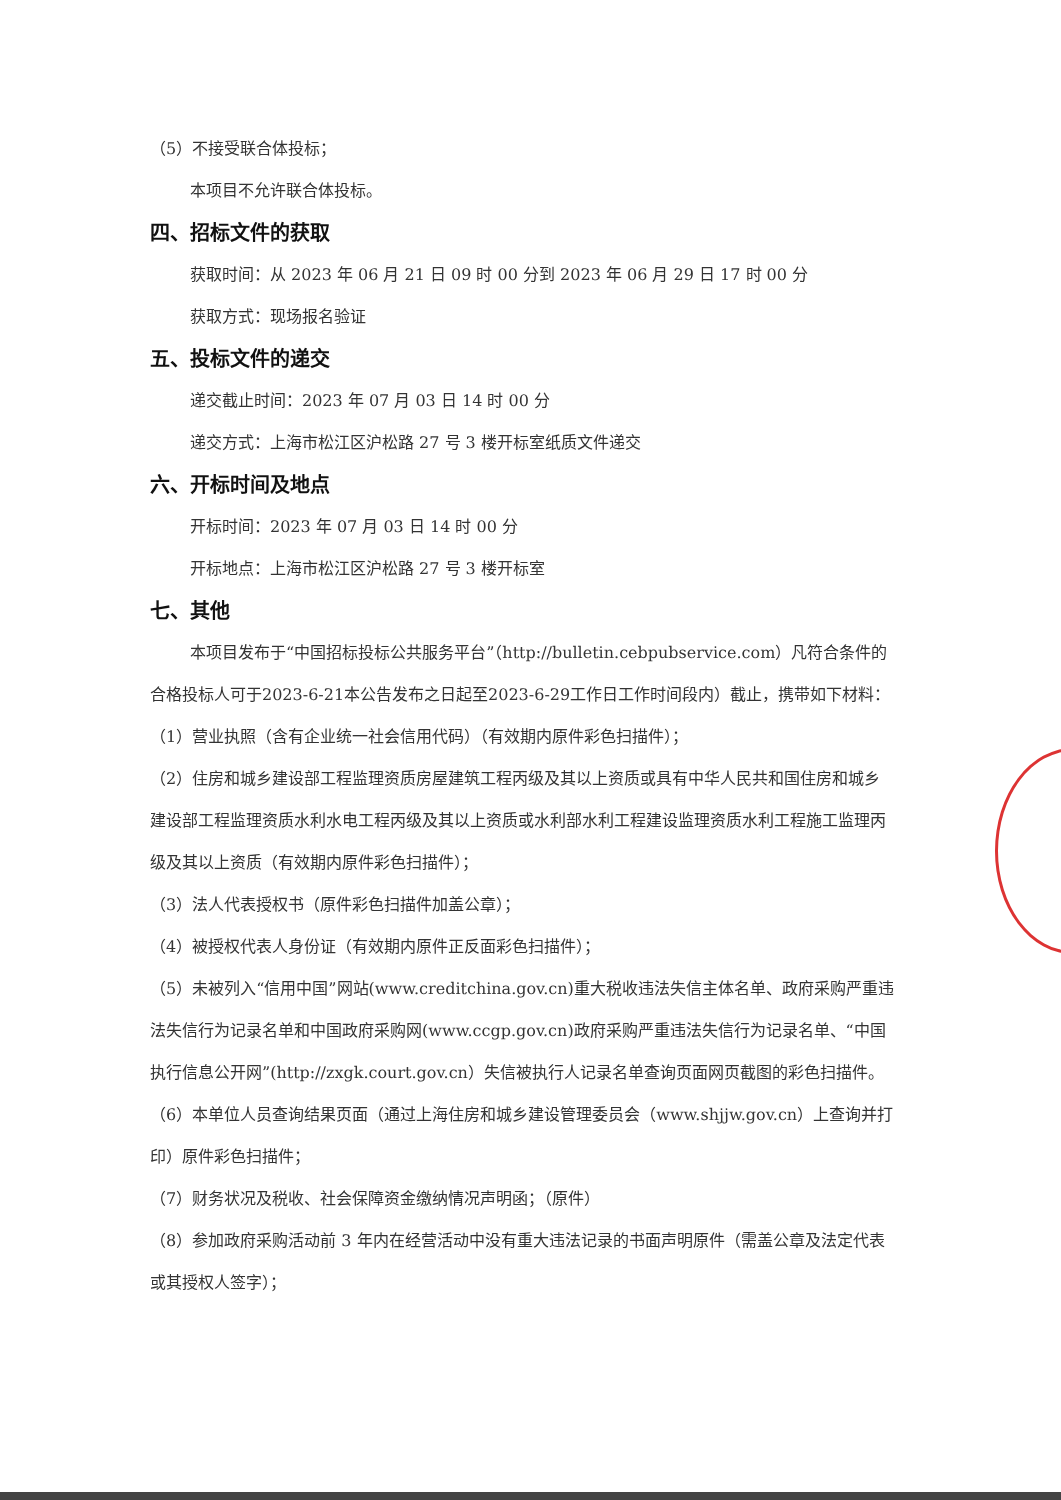（5）不接受联合体投标；
本项目不允许联合体投标。
四、招标文件的获取
获取时间：从 2023 年 06 月 21 日 09 时 00 分到 2023 年 06 月 29 日 17 时 00 分
获取方式：现场报名验证
五、投标文件的递交
递交截止时间：2023 年 07 月 03 日 14 时 00 分
递交方式：上海市松江区沪松路 27 号 3 楼开标室纸质文件递交
六、开标时间及地点
开标时间：2023 年 07 月 03 日 14 时 00 分
开标地点：上海市松江区沪松路 27 号 3 楼开标室
七、其他
本项目发布于“中国招标投标公共服务平台”（http://bulletin.cebpubservice.com）凡符合条件的合格投标人可于2023-6-21本公告发布之日起至2023-6-29工作日工作时间段内）截止，携带如下材料：
（1）营业执照（含有企业统一社会信用代码）（有效期内原件彩色扫描件）；
（2）住房和城乡建设部工程监理资质房屋建筑工程丙级及其以上资质或具有中华人民共和国住房和城乡建设部工程监理资质水利水电工程丙级及其以上资质或水利部水利工程建设监理资质水利工程施工监理丙级及其以上资质（有效期内原件彩色扫描件）；
（3）法人代表授权书（原件彩色扫描件加盖公章）；
（4）被授权代表人身份证（有效期内原件正反面彩色扫描件）；
（5）未被列入“信用中国”网站(www.creditchina.gov.cn)重大税收违法失信主体名单、政府采购严重违法失信行为记录名单和中国政府采购网(www.ccgp.gov.cn)政府采购严重违法失信行为记录名单、“中国执行信息公开网”(http://zxgk.court.gov.cn）失信被执行人记录名单查询页面网页截图的彩色扫描件。
（6）本单位人员查询结果页面（通过上海住房和城乡建设管理委员会（www.shjjw.gov.cn）上查询并打印）原件彩色扫描件；
（7）财务状况及税收、社会保障资金缴纳情况声明函；（原件）
（8）参加政府采购活动前 3 年内在经营活动中没有重大违法记录的书面声明原件（需盖公章及法定代表或其授权人签字）；